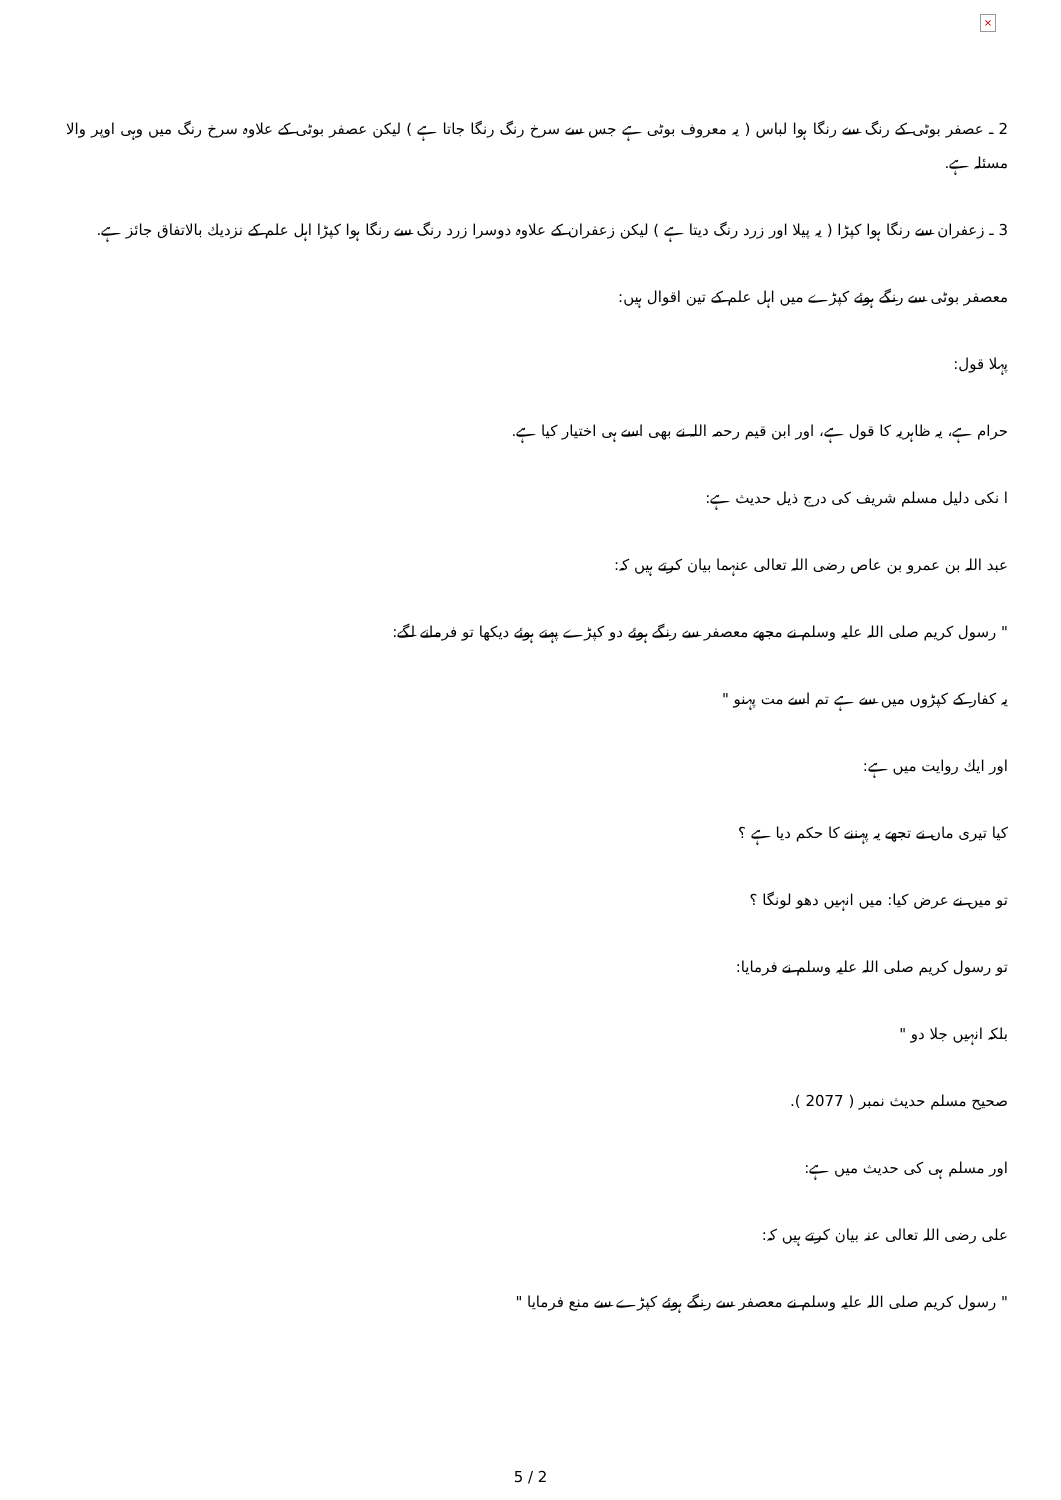×
2 ـ عصفر بوٹی کے رنگ سے رنگا ہوا لباس ( یہ معروف بوٹی ہے جس سے سرخ رنگ رنگا جاتا ہے ) لیکن عصفر بوٹی کے علاوہ سرخ رنگ میں وہی اوپر والا مسئلہ ہے.
3 ـ زعفران سے رنگا ہوا کپڑا ( یہ پیلا اور زرد رنگ دیتا ہے ) لیکن زعفران کے علاوہ دوسرا زرد رنگ سے رنگا ہوا کپڑا اہل علم کے نزدیك بالاتفاق جائز ہے.
معصفر بوٹی سے رنگے ہوئے کپڑے میں اہل علم کے تین اقوال ہیں:
پہلا قول:
حرام ہے، یہ ظاہریہ کا قول ہے، اور ابن قیم رحمہ اللہ نے بھی اسے ہی اختیار کیا ہے.
ا نکی دلیل مسلم شریف کی درج ذیل حدیث ہے:
عبد اللہ بن عمرو بن عاص رضی اللہ تعالی عنہما بیان کرتے ہیں کہ:
" رسول کریم صلی اللہ علیہ وسلم نے مجھے معصفر سے رنگے ہوئے دو کپڑے پہنے ہوئے دیکھا تو فرمانے لگے:
یہ کفار کے کپڑوں میں سے ہے تم اسے مت پہنو "
اور ایك روایت میں ہے:
کیا تیری ماں نے تجھے یہ پہننے کا حکم دیا ہے ؟
تو میں نے عرض کیا: میں انہیں دھو لونگا ؟
تو رسول کریم صلی اللہ علیہ وسلم نے فرمایا:
بلکہ انہیں جلا دو "
صحیح مسلم حدیث نمبر ( 2077 ).
اور مسلم ہی کی حدیث میں ہے:
علی رضی اللہ تعالی عنہ بیان کرتے ہیں کہ:
" رسول کریم صلی اللہ علیہ وسلم نے معصفر سے رنگے ہوئے کپڑے سے منع فرمایا "
5 / 2